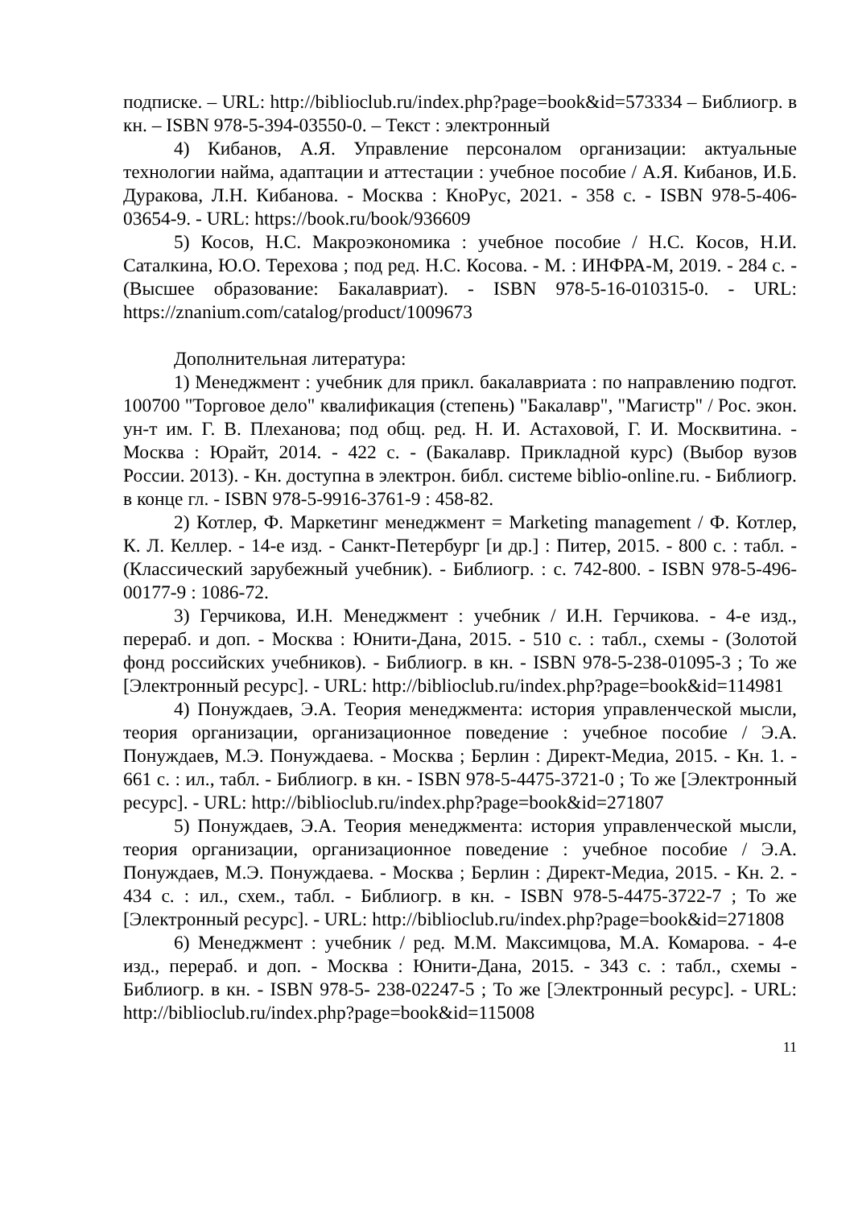подписке. – URL: http://biblioclub.ru/index.php?page=book&id=573334 – Библиогр. в кн. – ISBN 978-5-394-03550-0. – Текст : электронный
4) Кибанов, А.Я. Управление персоналом организации: актуальные технологии найма, адаптации и аттестации : учебное пособие / А.Я. Кибанов, И.Б. Дуракова, Л.Н. Кибанова. - Москва : КноРус, 2021. - 358 с. - ISBN 978-5-406-03654-9. - URL: https://book.ru/book/936609
5) Косов, Н.С. Макроэкономика : учебное пособие / Н.С. Косов, Н.И. Саталкина, Ю.О. Терехова ; под ред. Н.С. Косова. - М. : ИНФРА-М, 2019. - 284 с. - (Высшее образование: Бакалавриат). - ISBN 978-5-16-010315-0. - URL: https://znanium.com/catalog/product/1009673
Дополнительная литература:
1) Менеджмент : учебник для прикл. бакалавриата : по направлению подгот. 100700 "Торговое дело" квалификация (степень) "Бакалавр", "Магистр" / Рос. экон. ун-т им. Г. В. Плеханова; под общ. ред. Н. И. Астаховой, Г. И. Москвитина. - Москва : Юрайт, 2014. - 422 с. - (Бакалавр. Прикладной курс) (Выбор вузов России. 2013). - Кн. доступна в электрон. библ. системе biblio-online.ru. - Библиогр. в конце гл. - ISBN 978-5-9916-3761-9 : 458-82.
2) Котлер, Ф. Маркетинг менеджмент = Marketing management / Ф. Котлер, К. Л. Келлер. - 14-е изд. - Санкт-Петербург [и др.] : Питер, 2015. - 800 с. : табл. - (Классический зарубежный учебник). - Библиогр. : с. 742-800. - ISBN 978-5-496-00177-9 : 1086-72.
3) Герчикова, И.Н. Менеджмент : учебник / И.Н. Герчикова. - 4-е изд., перераб. и доп. - Москва : Юнити-Дана, 2015. - 510 с. : табл., схемы - (Золотой фонд российских учебников). - Библиогр. в кн. - ISBN 978-5-238-01095-3 ; То же [Электронный ресурс]. - URL: http://biblioclub.ru/index.php?page=book&id=114981
4) Понуждаев, Э.А. Теория менеджмента: история управленческой мысли, теория организации, организационное поведение : учебное пособие / Э.А. Понуждаев, М.Э. Понуждаева. - Москва ; Берлин : Директ-Медиа, 2015. - Кн. 1. - 661 с. : ил., табл. - Библиогр. в кн. - ISBN 978-5-4475-3721-0 ; То же [Электронный ресурс]. - URL: http://biblioclub.ru/index.php?page=book&id=271807
5) Понуждаев, Э.А. Теория менеджмента: история управленческой мысли, теория организации, организационное поведение : учебное пособие / Э.А. Понуждаев, М.Э. Понуждаева. - Москва ; Берлин : Директ-Медиа, 2015. - Кн. 2. - 434 с. : ил., схем., табл. - Библиогр. в кн. - ISBN 978-5-4475-3722-7 ; То же [Электронный ресурс]. - URL: http://biblioclub.ru/index.php?page=book&id=271808
6) Менеджмент : учебник / ред. М.М. Максимцова, М.А. Комарова. - 4-е изд., перераб. и доп. - Москва : Юнити-Дана, 2015. - 343 с. : табл., схемы - Библиогр. в кн. - ISBN 978-5- 238-02247-5 ; То же [Электронный ресурс]. - URL: http://biblioclub.ru/index.php?page=book&id=115008
11